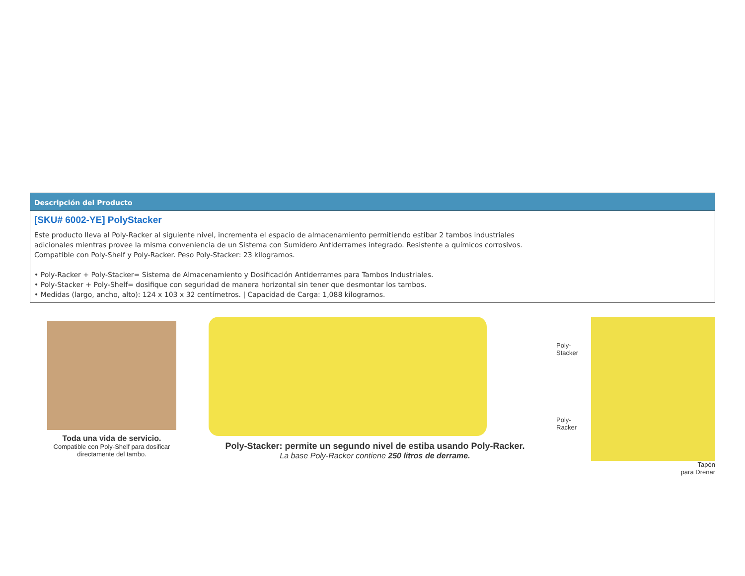Descripción del Producto
[SKU# 6002-YE] PolyStacker
Este producto lleva al Poly-Racker al siguiente nivel, incrementa el espacio de almacenamiento permitiendo estibar 2 tambos industriales adicionales mientras provee la misma conveniencia de un Sistema con Sumidero Antiderrames integrado. Resistente a químicos corrosivos. Compatible con Poly-Shelf y Poly-Racker. Peso Poly-Stacker: 23 kilogramos.
• Poly-Racker + Poly-Stacker= Sistema de Almacenamiento y Dosificación Antiderrames para Tambos Industriales.
• Poly-Stacker + Poly-Shelf= dosifique con seguridad de manera horizontal sin tener que desmontar los tambos.
• Medidas (largo, ancho, alto): 124 x 103 x 32 centímetros. | Capacidad de Carga: 1,088 kilogramos.
Toda una vida de servicio.
Compatible con Poly-Shelf para dosificar
directamente del tambo.
Poly-Stacker: permite un segundo nivel de estiba usando Poly-Racker.
La base Poly-Racker contiene 250 litros de derrame.
Poly-Stacker
Poly-Racker
Tapón
para Drenar